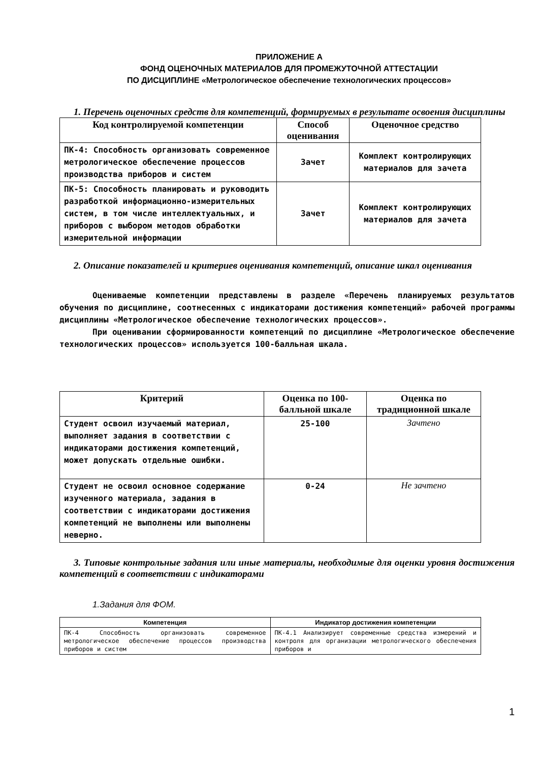ПРИЛОЖЕНИЕ А
ФОНД ОЦЕНОЧНЫХ МАТЕРИАЛОВ ДЛЯ ПРОМЕЖУТОЧНОЙ АТТЕСТАЦИИ
ПО ДИСЦИПЛИНЕ «Метрологическое обеспечение технологических процессов»
1. Перечень оценочных средств для компетенций, формируемых в результате освоения дисциплины
| Код контролируемой компетенции | Способ оценивания | Оценочное средство |
| --- | --- | --- |
| ПК-4: Способность организовать современное метрологическое обеспечение процессов производства приборов и систем | Зачет | Комплект контролирующих материалов для зачета |
| ПК-5: Способность планировать и руководить разработкой информационно-измерительных систем, в том числе интеллектуальных, и приборов с выбором методов обработки измерительной информации | Зачет | Комплект контролирующих материалов для зачета |
2. Описание показателей и критериев оценивания компетенций, описание шкал оценивания
Оцениваемые компетенции представлены в разделе «Перечень планируемых результатов обучения по дисциплине, соотнесенных с индикаторами достижения компетенций» рабочей программы дисциплины «Метрологическое обеспечение технологических процессов».
При оценивании сформированности компетенций по дисциплине «Метрологическое обеспечение технологических процессов» используется 100-балльная шкала.
| Критерий | Оценка по 100-балльной шкале | Оценка по традиционной шкале |
| --- | --- | --- |
| Студент освоил изучаемый материал, выполняет задания в соответствии с индикаторами достижения компетенций, может допускать отдельные ошибки. | 25-100 | Зачтено |
| Студент не освоил основное содержание изученного материала, задания в соответствии с индикаторами достижения компетенций не выполнены или выполнены неверно. | 0-24 | Не зачтено |
3. Типовые контрольные задания или иные материалы, необходимые для оценки уровня достижения компетенций в соответствии с индикаторами
1.Задания для ФОМ.
| Компетенция | Индикатор достижения компетенции |
| --- | --- |
| ПК-4 Способность организовать современное метрологическое обеспечение процессов производства приборов и систем | ПК-4.1 Анализирует современные средства измерений и контроля для организации метрологического обеспечения приборов и |
1